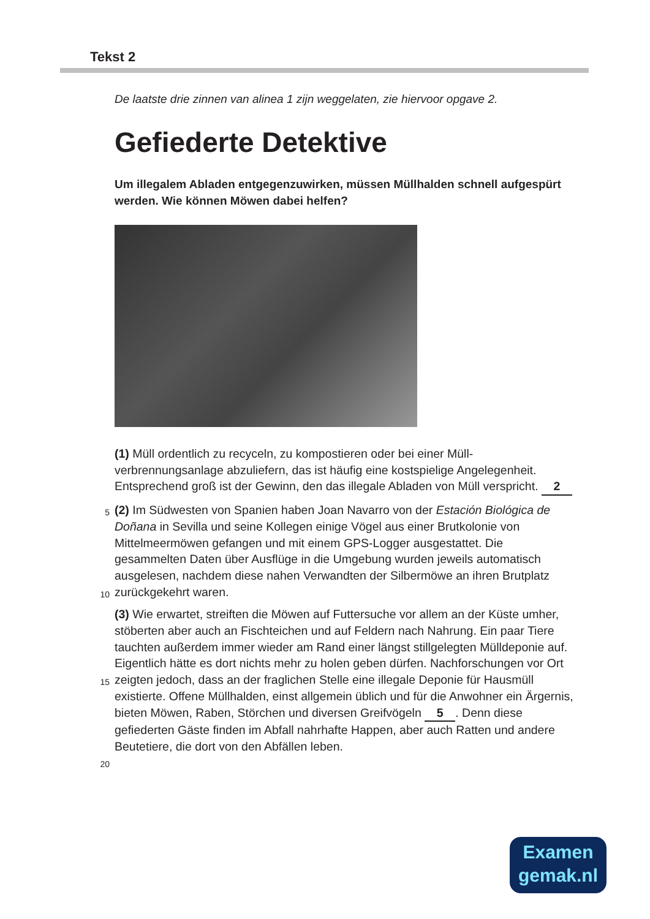Tekst 2
De laatste drie zinnen van alinea 1 zijn weggelaten, zie hiervoor opgave 2.
Gefiederte Detektive
Um illegalem Abladen entgegenzuwirken, müssen Müllhalden schnell aufgespürt werden. Wie können Möwen dabei helfen?
(1) Müll ordentlich zu recyceln, zu kompostieren oder bei einer Müll-verbrennungsanlage abzuliefern, das ist häufig eine kostspielige Angelegenheit. Entsprechend groß ist der Gewinn, den das illegale Abladen von Müll verspricht. 2
5 (2) Im Südwesten von Spanien haben Joan Navarro von der Estación Biológica de Doñana in Sevilla und seine Kollegen einige Vögel aus einer Brutkolonie von Mittelmeermöwen gefangen und mit einem GPS-Logger ausgestattet. Die gesammelten Daten über Ausflüge in die Umgebung wurden jeweils automatisch ausgelesen, nachdem diese nahen
10
Verwandten der Silbermöwe an ihren Brutplatz zurückgekehrt waren.
(3) Wie erwartet, streiften die Möwen auf Futtersuche vor allem an der Küste umher, stöberten aber auch an Fischteichen und auf Feldern nach Nahrung. Ein paar Tiere tauchten außerdem immer wieder am Rand einer längst stillgelegten Mülldeponie auf. Eigentlich hätte es dort nichts mehr
15
zu holen geben dürfen. Nachforschungen vor Ort zeigten jedoch, dass an der fraglichen Stelle eine illegale Deponie für Hausmüll existierte. Offene Müllhalden, einst allgemein üblich und für die Anwohner ein Ärgernis, bieten Möwen, Raben, Störchen und diversen Greifvögeln 5. Denn diese gefiederten Gäste finden im Abfall nahrhafte Happen, aber auch
20
Ratten und andere Beutetiere, die dort von den Abfällen leben.
Examen
gemak.nl